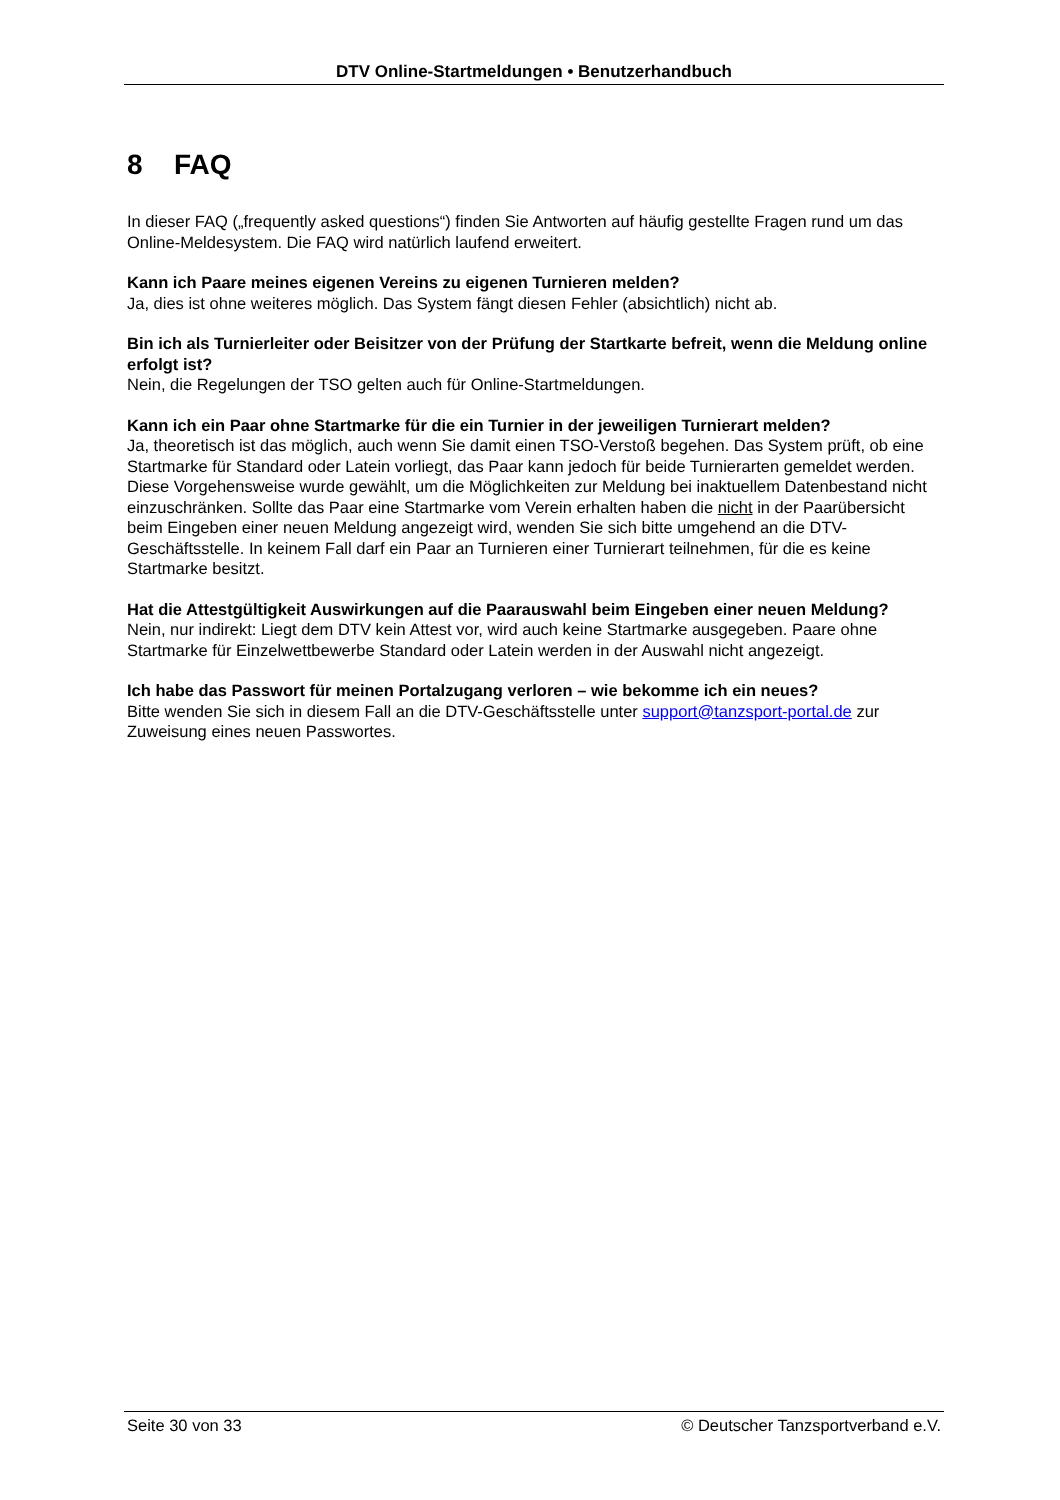DTV Online-Startmeldungen • Benutzerhandbuch
8 FAQ
In dieser FAQ („frequently asked questions“) finden Sie Antworten auf häufig gestellte Fragen rund um das Online-Meldesystem. Die FAQ wird natürlich laufend erweitert.
Kann ich Paare meines eigenen Vereins zu eigenen Turnieren melden?
Ja, dies ist ohne weiteres möglich. Das System fängt diesen Fehler (absichtlich) nicht ab.
Bin ich als Turnierleiter oder Beisitzer von der Prüfung der Startkarte befreit, wenn die Meldung online erfolgt ist?
Nein, die Regelungen der TSO gelten auch für Online-Startmeldungen.
Kann ich ein Paar ohne Startmarke für die ein Turnier in der jeweiligen Turnierart melden?
Ja, theoretisch ist das möglich, auch wenn Sie damit einen TSO-Verstoß begehen. Das System prüft, ob eine Startmarke für Standard oder Latein vorliegt, das Paar kann jedoch für beide Turnierarten gemeldet werden. Diese Vorgehensweise wurde gewählt, um die Möglichkeiten zur Meldung bei inaktuellem Datenbestand nicht einzuschränken. Sollte das Paar eine Startmarke vom Verein erhalten haben die nicht in der Paarübersicht beim Eingeben einer neuen Meldung angezeigt wird, wenden Sie sich bitte umgehend an die DTV-Geschäftsstelle. In keinem Fall darf ein Paar an Turnieren einer Turnierart teilnehmen, für die es keine Startmarke besitzt.
Hat die Attestgültigkeit Auswirkungen auf die Paarauswahl beim Eingeben einer neuen Meldung?
Nein, nur indirekt: Liegt dem DTV kein Attest vor, wird auch keine Startmarke ausgegeben. Paare ohne Startmarke für Einzelwettbewerbe Standard oder Latein werden in der Auswahl nicht angezeigt.
Ich habe das Passwort für meinen Portalzugang verloren – wie bekomme ich ein neues?
Bitte wenden Sie sich in diesem Fall an die DTV-Geschäftsstelle unter support@tanzsport-portal.de zur Zuweisung eines neuen Passwortes.
Seite 30 von 33 © Deutscher Tanzsportverband e.V.